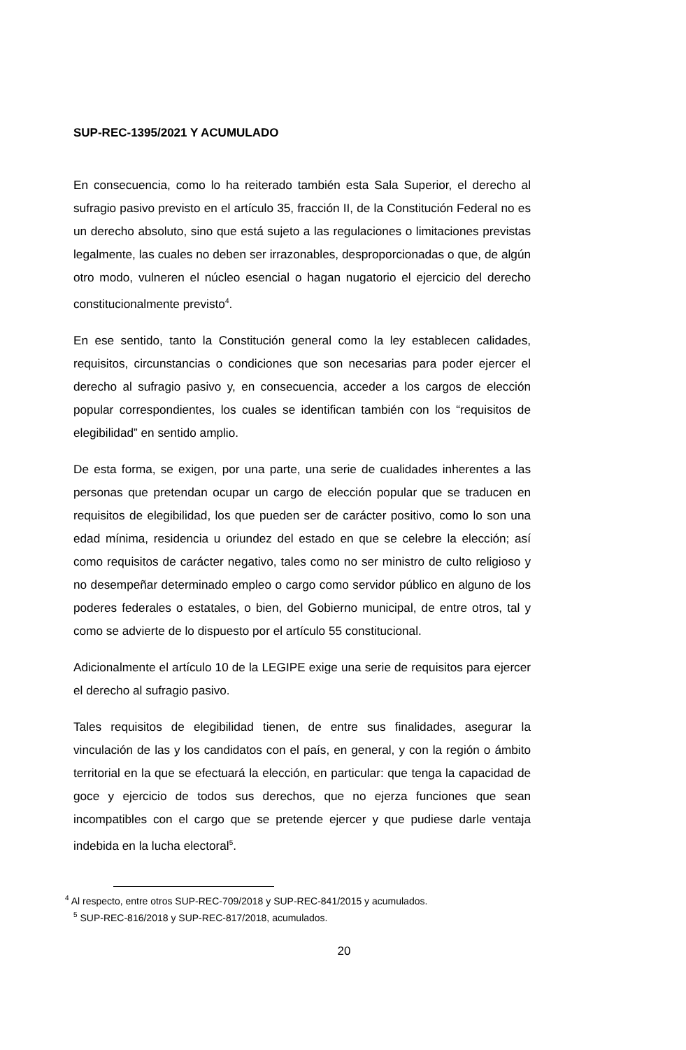SUP-REC-1395/2021 Y ACUMULADO
En consecuencia, como lo ha reiterado también esta Sala Superior, el derecho al sufragio pasivo previsto en el artículo 35, fracción II, de la Constitución Federal no es un derecho absoluto, sino que está sujeto a las regulaciones o limitaciones previstas legalmente, las cuales no deben ser irrazonables, desproporcionadas o que, de algún otro modo, vulneren el núcleo esencial o hagan nugatorio el ejercicio del derecho constitucionalmente previsto<sup>4</sup>.
En ese sentido, tanto la Constitución general como la ley establecen calidades, requisitos, circunstancias o condiciones que son necesarias para poder ejercer el derecho al sufragio pasivo y, en consecuencia, acceder a los cargos de elección popular correspondientes, los cuales se identifican también con los “requisitos de elegibilidad” en sentido amplio.
De esta forma, se exigen, por una parte, una serie de cualidades inherentes a las personas que pretendan ocupar un cargo de elección popular que se traducen en requisitos de elegibilidad, los que pueden ser de carácter positivo, como lo son una edad mínima, residencia u oriundez del estado en que se celebre la elección; así como requisitos de carácter negativo, tales como no ser ministro de culto religioso y no desempeñar determinado empleo o cargo como servidor público en alguno de los poderes federales o estatales, o bien, del Gobierno municipal, de entre otros, tal y como se advierte de lo dispuesto por el artículo 55 constitucional.
Adicionalmente el artículo 10 de la LEGIPE exige una serie de requisitos para ejercer el derecho al sufragio pasivo.
Tales requisitos de elegibilidad tienen, de entre sus finalidades, asegurar la vinculación de las y los candidatos con el país, en general, y con la región o ámbito territorial en la que se efectuará la elección, en particular: que tenga la capacidad de goce y ejercicio de todos sus derechos, que no ejerza funciones que sean incompatibles con el cargo que se pretende ejercer y que pudiese darle ventaja indebida en la lucha electoral<sup>5</sup>.
<sup>4</sup> Al respecto, entre otros SUP-REC-709/2018 y SUP-REC-841/2015 y acumulados.
<sup>5</sup> SUP-REC-816/2018 y SUP-REC-817/2018, acumulados.
20